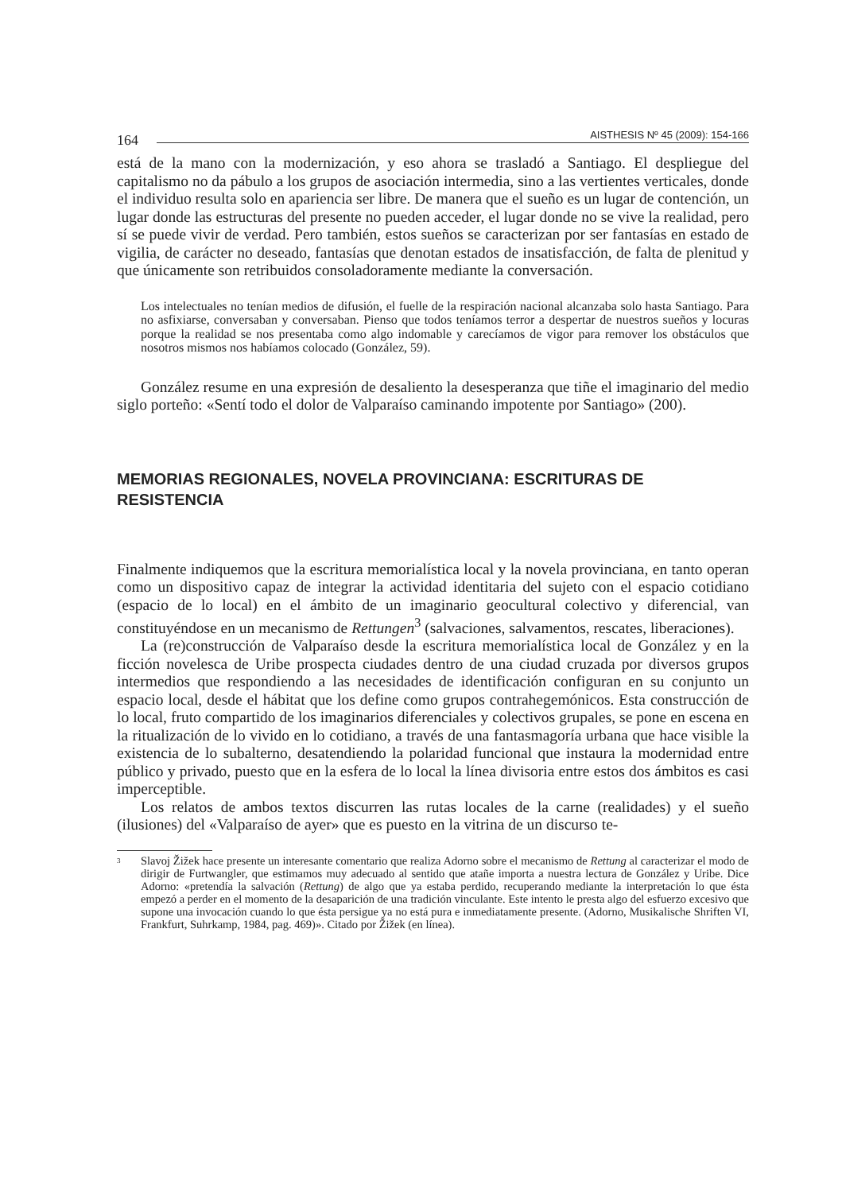164
AISTHESIS Nº 45 (2009): 154-166
está de la mano con la modernización, y eso ahora se trasladó a Santiago. El despliegue del capitalismo no da pábulo a los grupos de asociación intermedia, sino a las vertientes verticales, donde el individuo resulta solo en apariencia ser libre. De manera que el sueño es un lugar de contención, un lugar donde las estructuras del presente no pueden acceder, el lugar donde no se vive la realidad, pero sí se puede vivir de verdad. Pero también, estos sueños se caracterizan por ser fantasías en estado de vigilia, de carácter no deseado, fantasías que denotan estados de insatisfacción, de falta de plenitud y que únicamente son retribuidos consoladoramente mediante la conversación.
Los intelectuales no tenían medios de difusión, el fuelle de la respiración nacional alcanzaba solo hasta Santiago. Para no asfixiarse, conversaban y conversaban. Pienso que todos teníamos terror a despertar de nuestros sueños y locuras porque la realidad se nos presentaba como algo indomable y carecíamos de vigor para remover los obstáculos que nosotros mismos nos habíamos colocado (González, 59).
González resume en una expresión de desaliento la desesperanza que tiñe el imaginario del medio siglo porteño: «Sentí todo el dolor de Valparaíso caminando impotente por Santiago» (200).
MEMORIAS REGIONALES, NOVELA PROVINCIANA: ESCRITURAS DE RESISTENCIA
Finalmente indiquemos que la escritura memorialística local y la novela provinciana, en tanto operan como un dispositivo capaz de integrar la actividad identitaria del sujeto con el espacio cotidiano (espacio de lo local) en el ámbito de un imaginario geocultural colectivo y diferencial, van constituyéndose en un mecanismo de Rettungen<sup>3</sup> (salvaciones, salvamentos, rescates, liberaciones).
La (re)construcción de Valparaíso desde la escritura memorialística local de González y en la ficción novelesca de Uribe prospecta ciudades dentro de una ciudad cruzada por diversos grupos intermedios que respondiendo a las necesidades de identificación configuran en su conjunto un espacio local, desde el hábitat que los define como grupos contrahegemónicos. Esta construcción de lo local, fruto compartido de los imaginarios diferenciales y colectivos grupales, se pone en escena en la ritualización de lo vivido en lo cotidiano, a través de una fantasmagoría urbana que hace visible la existencia de lo subalterno, desatendiendo la polaridad funcional que instaura la modernidad entre público y privado, puesto que en la esfera de lo local la línea divisoria entre estos dos ámbitos es casi imperceptible.
Los relatos de ambos textos discurren las rutas locales de la carne (realidades) y el sueño (ilusiones) del «Valparaíso de ayer» que es puesto en la vitrina de un discurso te-
<sup>3</sup>
Slavoj Žižek hace presente un interesante comentario que realiza Adorno sobre el mecanismo de Rettung al caracterizar el modo de dirigir de Furtwangler, que estimamos muy adecuado al sentido que atañe importa a nuestra lectura de González y Uribe. Dice Adorno: «pretendía la salvación (Rettung) de algo que ya estaba perdido, recuperando mediante la interpretación lo que ésta empezó a perder en el momento de la desaparición de una tradición vinculante. Este intento le presta algo del esfuerzo excesivo que supone una invocación cuando lo que ésta persigue ya no está pura e inmediatamente presente. (Adorno, Musikalische Shriften VI, Frankfurt, Suhrkamp, 1984, pag. 469)». Citado por Žižek (en línea).